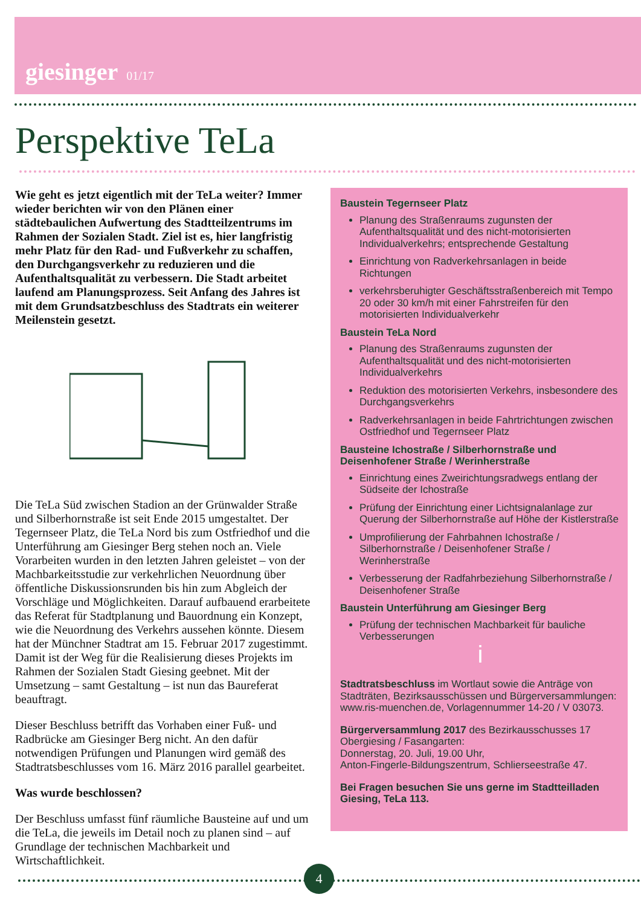giesinger 01/17
Perspektive TeLa
Wie geht es jetzt eigentlich mit der TeLa weiter? Immer wieder berichten wir von den Plänen einer städtebaulichen Aufwertung des Stadtteilzentrums im Rahmen der Sozialen Stadt. Ziel ist es, hier langfristig mehr Platz für den Rad- und Fußverkehr zu schaffen, den Durchgangsverkehr zu reduzieren und die Aufenthaltsqualität zu verbessern. Die Stadt arbeitet laufend am Planungsprozess. Seit Anfang des Jahres ist mit dem Grundsatzbeschluss des Stadtrats ein weiterer Meilenstein gesetzt.
Die TeLa Süd zwischen Stadion an der Grünwalder Straße und Silberhornstraße ist seit Ende 2015 umgestaltet. Der Tegernseer Platz, die TeLa Nord bis zum Ostfriedhof und die Unterführung am Giesinger Berg stehen noch an. Viele Vorarbeiten wurden in den letzten Jahren geleistet – von der Machbarkeitsstudie zur verkehrlichen Neuordnung über öffentliche Diskussionsrunden bis hin zum Abgleich der Vorschläge und Möglichkeiten. Darauf aufbauend erarbeitete das Referat für Stadtplanung und Bauordnung ein Konzept, wie die Neuordnung des Verkehrs aussehen könnte. Diesem hat der Münchner Stadtrat am 15. Februar 2017 zugestimmt. Damit ist der Weg für die Realisierung dieses Projekts im Rahmen der Sozialen Stadt Giesing geebnet. Mit der Umsetzung – samt Gestaltung – ist nun das Baureferat beauftragt.
Dieser Beschluss betrifft das Vorhaben einer Fuß- und Radbrücke am Giesinger Berg nicht. An den dafür notwendigen Prüfungen und Planungen wird gemäß des Stadtratsbeschlusses vom 16. März 2016 parallel gearbeitet.
Was wurde beschlossen?
Der Beschluss umfasst fünf räumliche Bausteine auf und um die TeLa, die jeweils im Detail noch zu planen sind – auf Grundlage der technischen Machbarkeit und Wirtschaftlichkeit.
Baustein Tegernseer Platz
Planung des Straßenraums zugunsten der Aufenthaltsqualität und des nicht-motorisierten Individualverkehrs; entsprechende Gestaltung
Einrichtung von Radverkehrsanlagen in beide Richtungen
verkehrsberuhigter Geschäftsstraßenbereich mit Tempo 20 oder 30 km/h mit einer Fahrstreifen für den motorisierten Individualverkehr
Baustein TeLa Nord
Planung des Straßenraums zugunsten der Aufenthaltsqualität und des nicht-motorisierten Individualverkehrs
Reduktion des motorisierten Verkehrs, insbesondere des Durchgangsverkehrs
Radverkehrsanlagen in beide Fahrtrichtungen zwischen Ostfriedhof und Tegernseer Platz
Bausteine Ichostraße / Silberhornstraße und Deisenhofener Straße / Werinherstraße
Einrichtung eines Zweirichtungsradwegs entlang der Südseite der Ichostraße
Prüfung der Einrichtung einer Lichtsignalanlage zur Querung der Silberhornstraße auf Höhe der Kistlerstraße
Umprofilierung der Fahrbahnen Ichostraße / Silberhornstraße / Deisenhofener Straße / Werinherstraße
Verbesserung der Radfahrbeziehung Silberhornstraße / Deisenhofener Straße
Baustein Unterführung am Giesinger Berg
Prüfung der technischen Machbarkeit für bauliche Verbesserungen
i
Stadtratsbeschluss im Wortlaut sowie die Anträge von Stadträten, Bezirksausschüssen und Bürgerversammlungen:
www.ris-muenchen.de, Vorlagennummer 14-20 / V 03073.
Bürgerversammlung 2017 des Bezirkausschusses 17 Obergiesing / Fasangarten:
Donnerstag, 20. Juli, 19.00 Uhr,
Anton-Fingerle-Bildungszentrum, Schlierseestraße 47.
Bei Fragen besuchen Sie uns gerne im Stadtteilladen Giesing, TeLa 113.
4